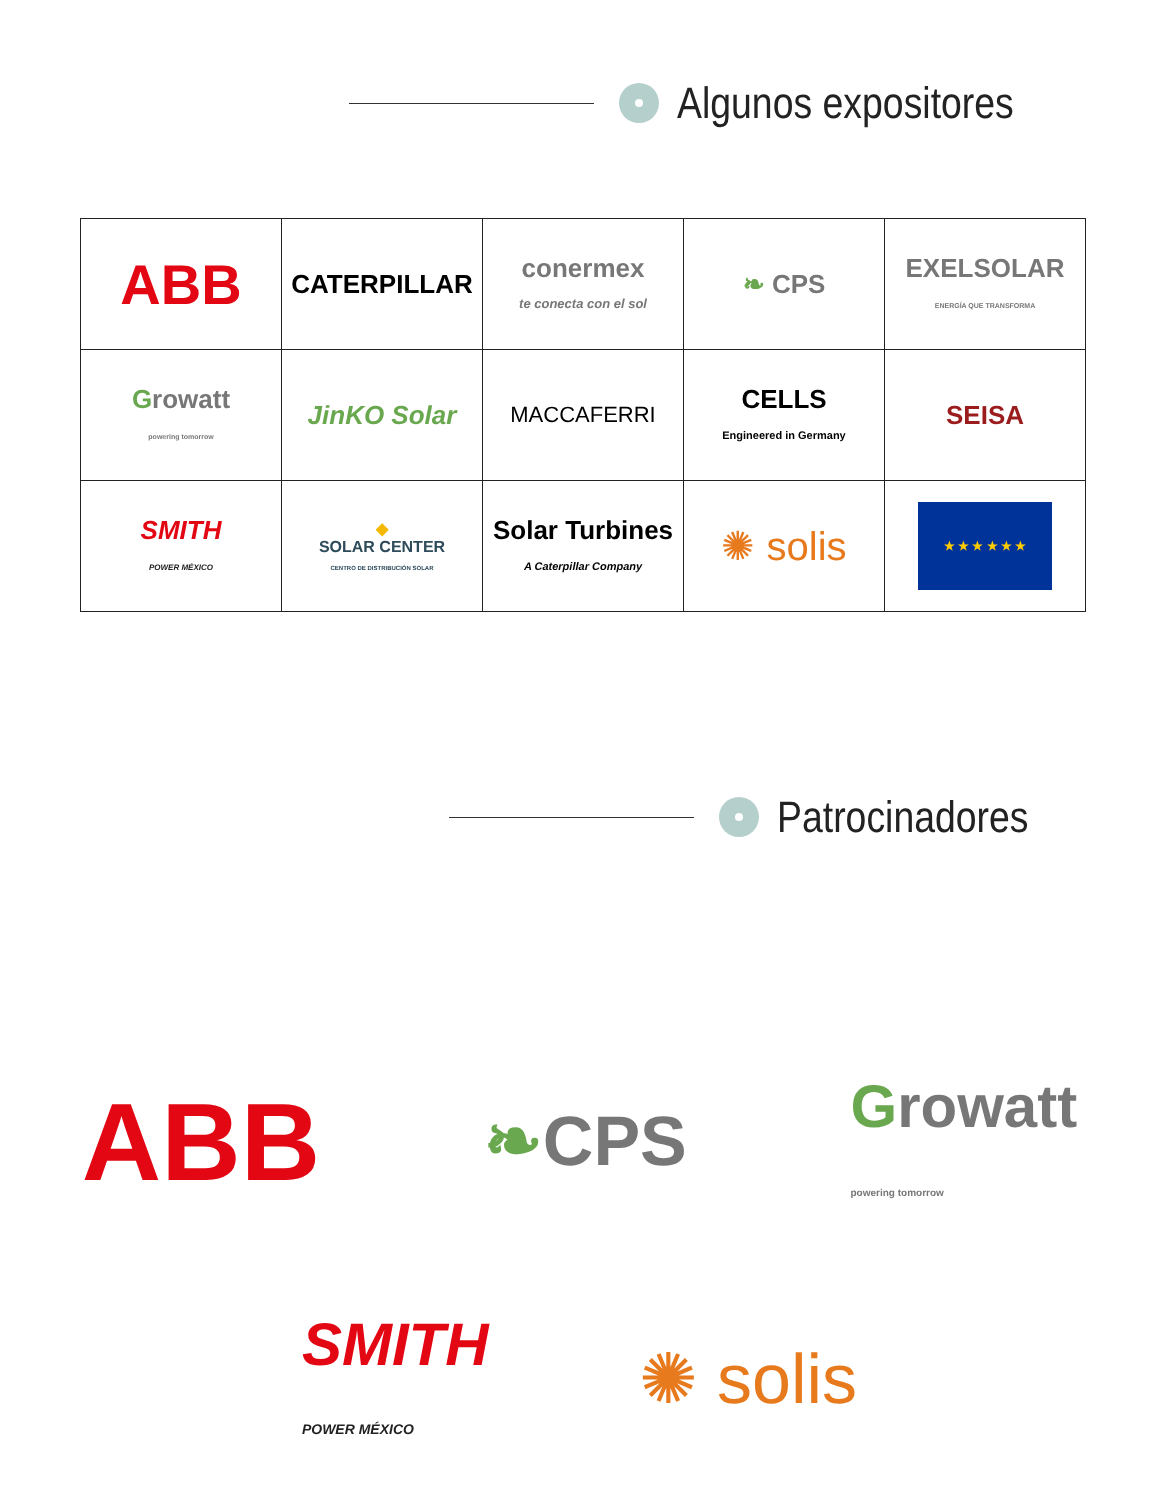Algunos expositores
| ABB | CATERPILLAR | conermex te conecta con el sol | ❧ CPS | EXELSOLAR ENERGÍA QUE TRANSFORMA |
| G rowatt powering tomorrow | JinKO Solar | MACCAFERRI | CELLS Engineered in Germany | SEISA |
| SMITH POWER MÉXICO | ◆ SOLAR CENTER CENTRO DE DISTRIBUCIÓN SOLAR | Solar Turbines A Caterpillar Company | ✺ solis | ★ ★ ★ ★ ★ ★ |
Patrocinadores
ABB ❧CPS Growatt
powering tomorrow
SMITH
POWER MÉXICO ✺ solis